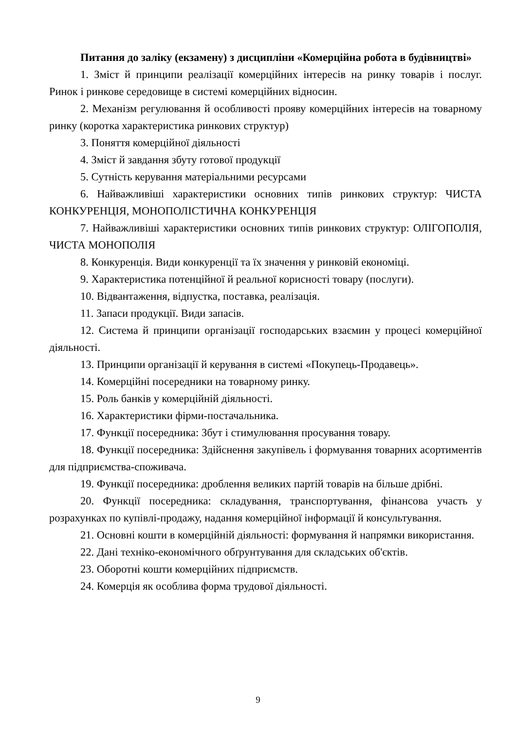Питання до заліку (екзамену) з дисципліни «Комерційна робота в будівництві»
1. Зміст й принципи реалізації комерційних інтересів на ринку товарів і послуг. Ринок і ринкове середовище в системі комерційних відносин.
2. Механізм регулювання й особливості прояву комерційних інтересів на товарному ринку (коротка характеристика ринкових структур)
3. Поняття комерційної діяльності
4. Зміст й завдання збуту готової продукції
5. Сутність керування матеріальними ресурсами
6. Найважливіші характеристики основних типів ринкових структур: ЧИСТА КОНКУРЕНЦІЯ, МОНОПОЛІСТИЧНА КОНКУРЕНЦІЯ
7. Найважливіші характеристики основних типів ринкових структур: ОЛІГОПОЛІЯ, ЧИСТА МОНОПОЛІЯ
8. Конкуренція. Види конкуренції та їх значення у ринковій економіці.
9. Характеристика потенційної й реальної корисності товару (послуги).
10. Відвантаження, відпустка, поставка, реалізація.
11. Запаси продукції. Види запасів.
12. Система й принципи організації господарських взаємин у процесі комерційної діяльності.
13. Принципи організації й керування в системі «Покупець-Продавець».
14. Комерційні посередники на товарному ринку.
15. Роль банків у комерційній діяльності.
16. Характеристики фірми-постачальника.
17. Функції посередника: Збут і стимулювання просування товару.
18. Функції посередника: Здійснення закупівель і формування товарних асортиментів для підприємства-споживача.
19. Функції посередника: дроблення великих партій товарів на більше дрібні.
20. Функції посередника: складування, транспортування, фінансова участь у розрахунках по купівлі-продажу, надання комерційної інформації й консультування.
21. Основні кошти в комерційній діяльності: формування й напрямки використання.
22. Дані техніко-економічного обґрунтування для складських об'єктів.
23. Оборотні кошти комерційних підприємств.
24. Комерція як особлива форма трудової діяльності.
9